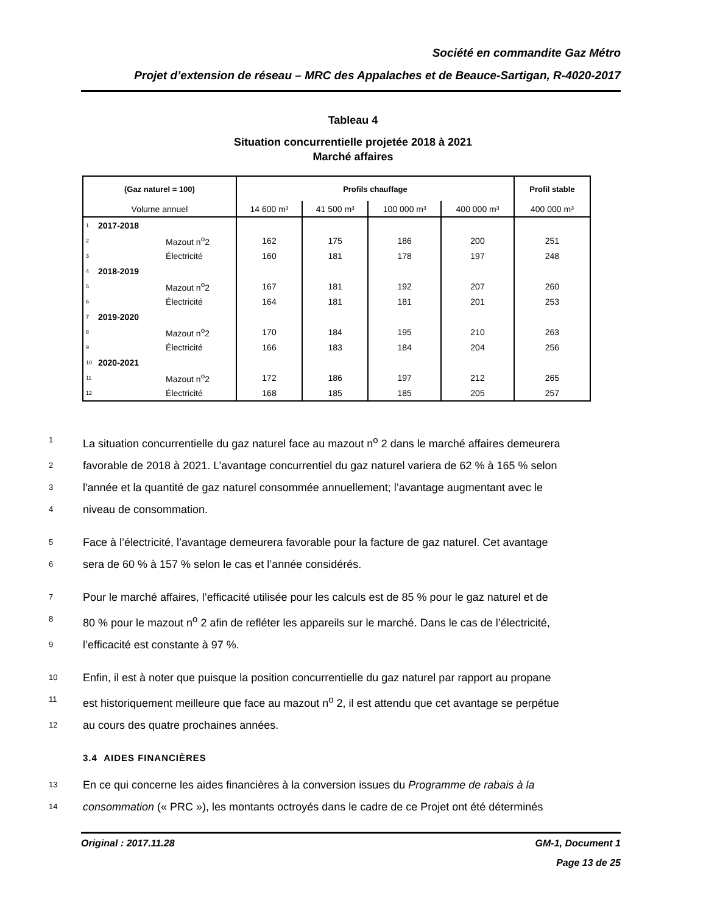Société en commandite Gaz Métro
Projet d’extension de réseau – MRC des Appalaches et de Beauce-Sartigan, R-4020-2017
Tableau 4
Situation concurrentielle projetée 2018 à 2021
Marché affaires
| (Gaz naturel = 100) | | | Profils chauffage | | | | Profil stable |
| --- | --- | --- | --- | --- | --- | --- | --- |
| Volume annuel | | | 14 600 m³ | 41 500 m³ | 100 000 m³ | 400 000 m³ | 400 000 m³ |
| 1 | 2017-2018 | | | | | | |
| 2 | | Mazout n<sup>o</sup>2 | 162 | 175 | 186 | 200 | 251 |
| 3 | | Électricité | 160 | 181 | 178 | 197 | 248 |
| 4 | 2018-2019 | | | | | | |
| 5 | | Mazout n<sup>o</sup>2 | 167 | 181 | 192 | 207 | 260 |
| 6 | | Électricité | 164 | 181 | 181 | 201 | 253 |
| 7 | 2019-2020 | | | | | | |
| 8 | | Mazout n<sup>o</sup>2 | 170 | 184 | 195 | 210 | 263 |
| 9 | | Électricité | 166 | 183 | 184 | 204 | 256 |
| 10 | 2020-2021 | | | | | | |
| 11 | | Mazout n<sup>o</sup>2 | 172 | 186 | 197 | 212 | 265 |
| 12 | | Électricité | 168 | 185 | 185 | 205 | 257 |
1 La situation concurrentielle du gaz naturel face au mazout n<sup>o</sup> 2 dans le marché affaires demeurera
2 favorable de 2018 à 2021. L’avantage concurrentiel du gaz naturel variera de 62 % à 165 % selon
3 l'année et la quantité de gaz naturel consommée annuellement; l’avantage augmentant avec le
4 niveau de consommation.
5 Face à l’électricité, l’avantage demeurera favorable pour la facture de gaz naturel. Cet avantage
6 sera de 60 % à 157 % selon le cas et l’année considérés.
7 Pour le marché affaires, l’efficacité utilisée pour les calculs est de 85 % pour le gaz naturel et de
8 80 % pour le mazout n<sup>o</sup> 2 afin de refléter les appareils sur le marché. Dans le cas de l’électricité,
9 l’efficacité est constante à 97 %.
10 Enfin, il est à noter que puisque la position concurrentielle du gaz naturel par rapport au propane
11 est historiquement meilleure que face au mazout n<sup>o</sup> 2, il est attendu que cet avantage se perpétue
12 au cours des quatre prochaines années.
3.4 AIDES FINANCIÈRES
13 En ce qui concerne les aides financières à la conversion issues du Programme de rabais à la
14 consommation (« PRC »), les montants octroyés dans le cadre de ce Projet ont été déterminés
Original : 2017.11.28 GM-1, Document 1
Page 13 de 25